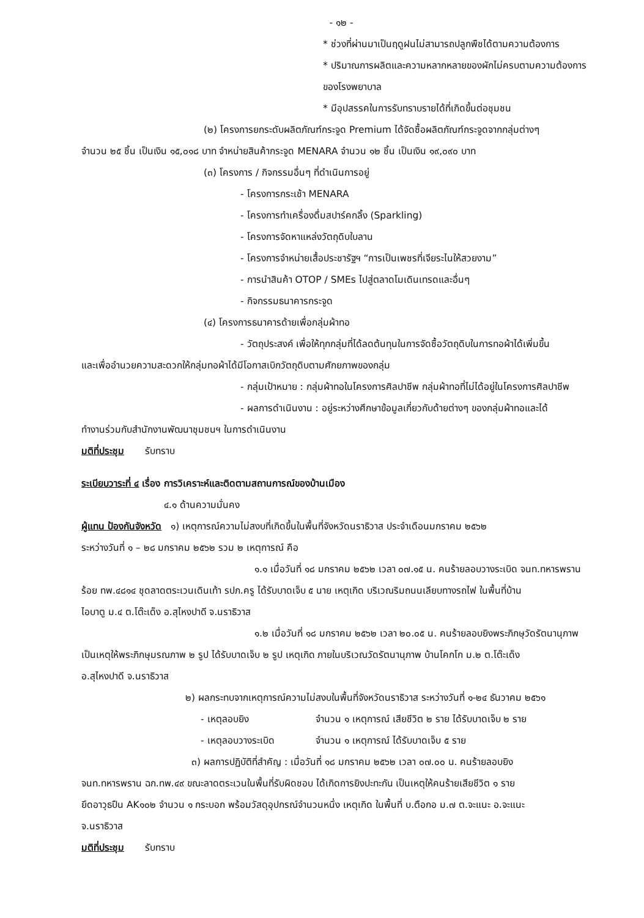- ๑๒ -
* ช่วงที่ผ่านมาเป็นฤดูฝนไม่สามารถปลูกพืชได้ตามความต้องการ
* ปริมาณการผลิตและความหลากหลายของผักไม่ครบตามความต้องการของโรงพยาบาล
* มีอุปสรรคในการรับทราบรายได้ที่เกิดขึ้นต่อชุมชน
(๒) โครงการยกระดับผลิตภัณฑ์กระจูด Premium ได้จัดซื้อผลิตภัณฑ์กระจูดจากกลุ่มต่างๆ
จำนวน ๒๕ ชิ้น เป็นเงิน ๑๕,๐๑๘ บาท จำหน่ายสินค้ากระจูด MENARA จำนวน ๑๒ ชิ้น เป็นเงิน ๑๙,๐๙๐ บาท
(๓) โครงการ / กิจกรรมอื่นๆ ที่ดำเนินการอยู่
- โครงการกระเช้า MENARA
- โครงการทำเครื่องดื่มสปาร์คกลิ้ง (Sparkling)
- โครงการจัดหาแหล่งวัตถุดิบใบลาน
- โครงการจำหน่ายเสื้อประชารัฐฯ “การเป็นเพชรที่เจียระไนให้สวยงาม”
- การนำสินค้า OTOP / SMEs ไปสู่ตลาดโมเดินเทรดและอื่นๆ
- กิจกรรมธนาคารกระจูด
(๔) โครงการธนาคารด้ายเพื่อกลุ่มผ้าทอ
- วัตถุประสงค์ เพื่อให้ทุกกลุ่มที่ได้ลดต้นทุนในการจัดซื้อวัตถุดิบในการทอผ้าได้เพิ่มขึ้น
และเพื่ออำนวยความสะดวกให้กลุ่มทอผ้าได้มีโอกาสเบิกวัตถุดิบตามศักยภาพของกลุ่ม
- กลุ่มเป้าหมาย : กลุ่มผ้าทอในโครงการศิลปาชีพ กลุ่มผ้าทอที่ไม่ได้อยู่ในโครงการศิลปาชีพ
- ผลการดำเนินงาน : อยู่ระหว่างศึกษาข้อมูลเกี่ยวกับด้ายต่างๆ ของกลุ่มผ้าทอและได้
ทำงานร่วมกับสำนักงานพัฒนาชุมชนฯ ในการดำเนินงาน
มติที่ประชุม รับทราบ
ระเบียบวาระที่ ๔ เรื่อง การวิเคราะห์และติดตามสถานการณ์ของบ้านเมือง
๔.๑ ด้านความมั่นคง
ผู้แทน ป้องกันจังหวัด ๑) เหตุการณ์ความไม่สงบที่เกิดขึ้นในพื้นที่จังหวัดนราธิวาส ประจำเดือนมกราคม ๒๕๖๒
ระหว่างวันที่ ๑ – ๒๘ มกราคม ๒๕๖๒ รวม ๒ เหตุการณ์ คือ
๑.๑ เมื่อวันที่ ๑๘ มกราคม ๒๕๖๒ เวลา ๐๗.๑๕ น. คนร้ายลอบวางระเบิด จนท.ทหารพราน
ร้อย ทพ.๔๘๑๔ ชุดลาดตระเวนเดินเท้า รปภ.ครู ได้รับบาดเจ็บ ๕ นาย เหตุเกิด บริเวณริมถนนเลียบทางรถไฟ ในพื้นที่บ้าน
ไอบาตู ม.๔ ต.โต๊ะเด็ง อ.สุไหงปาดี จ.นราธิวาส
๑.๒ เมื่อวันที่ ๑๘ มกราคม ๒๕๖๒ เวลา ๒๐.๐๕ น. คนร้ายลอบยิงพระภิกษุวัดรัตนานุภาพ
เป็นเหตุให้พระภิกษุมรณภาพ ๒ รูป ได้รับบาดเจ็บ ๒ รูป เหตุเกิด ภายในบริเวณวัดรัตนานุภาพ บ้านโคกโก ม.๒ ต.โต๊ะเด็ง
อ.สุไหงปาดี จ.นราธิวาส
๒) ผลกระทบจากเหตุการณ์ความไม่สงบในพื้นที่จังหวัดนราธิวาส ระหว่างวันที่ ๑-๒๔ ธันวาคม ๒๕๖๑
- เหตุลอบยิง จำนวน ๑ เหตุการณ์ เสียชีวิต ๒ ราย ได้รับบาดเจ็บ ๒ ราย
- เหตุลอบวางระเบิด จำนวน ๑ เหตุการณ์ ได้รับบาดเจ็บ ๕ ราย
๓) ผลการปฏิบัติที่สำคัญ : เมื่อวันที่ ๑๘ มกราคม ๒๕๖๒ เวลา ๐๗.๐๐ น. คนร้ายลอบยิง
จนท.ทหารพราน ฉก.ทพ.๔๙ ขณะลาดตระเวนในพื้นที่รับผิดชอบ ได้เกิดการยิงปะทะกัน เป็นเหตุให้คนร้ายเสียชีวิต ๑ ราย
ยึดอาวุธปืน AK๑๐๒ จำนวน ๑ กระบอก พร้อมวัสดุอุปกรณ์จำนวนหนึ่ง เหตุเกิด ในพื้นที่ บ.ตือกอ ม.๗ ต.จะแนะ อ.จะแนะ
จ.นราธิวาส
มติที่ประชุม รับทราบ